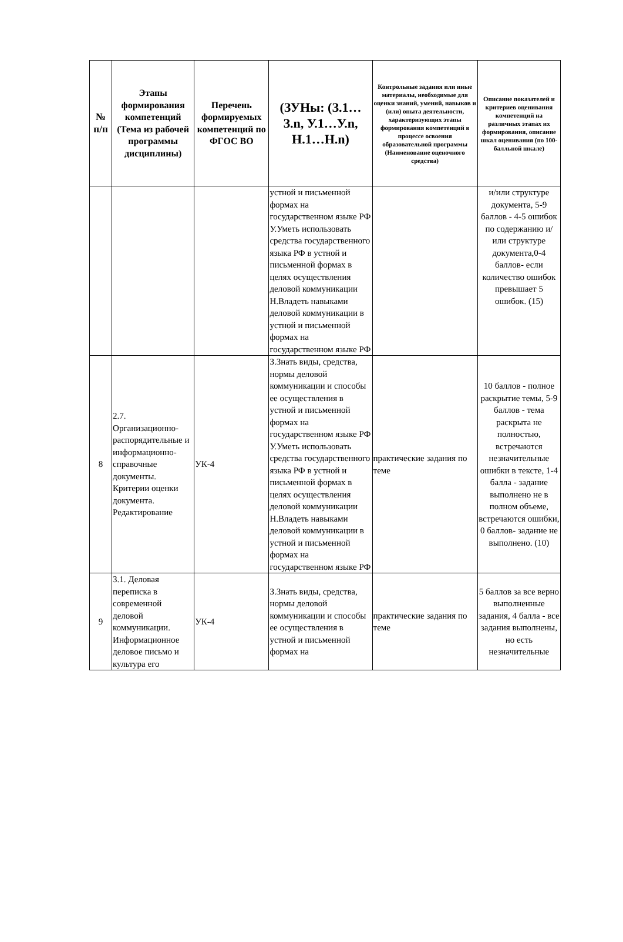| № п/п | Этапы формирования компетенций (Тема из рабочей программы дисциплины) | Перечень формируемых компетенций по ФГОС ВО | (ЗУНы: (З.1…З.n, У.1…У.n, Н.1…Н.n) | Контрольные задания или иные материалы, необходимые для оценки знаний, умений, навыков и (или) опыта деятельности, характеризующих этапы формирования компетенций в процессе освоения образовательной программы (Наименование оценочного средства) | Описание показателей и критериев оценивания компетенций на различных этапах их формирования, описание шкал оценивания (по 100-балльной шкале) |
| --- | --- | --- | --- | --- | --- |
| | | | устной и письменной формах на государственном языке РФ У.Уметь использовать средства государственного языка РФ в устной и письменной формах в целях осуществления деловой коммуникации Н.Владеть навыками деловой коммуникации в устной и письменной формах на государственном языке РФ | | и/или структуре документа, 5-9 баллов - 4-5 ошибок по содержанию и/или структуре документа,0-4 баллов- если количество ошибок превышает 5 ошибок. (15) |
| 8 | 2.7. Организационно-распорядительные и информационно-справочные документы. Критерии оценки документа. Редактирование | УК-4 | З.Знать виды, средства, нормы деловой коммуникации и способы ее осуществления в устной и письменной формах на государственном языке РФ У.Уметь использовать средства государственного языка РФ в устной и письменной формах в целях осуществления деловой коммуникации Н.Владеть навыками деловой коммуникации в устной и письменной формах на государственном языке РФ | практические задания по теме | 10 баллов - полное раскрытие темы, 5-9 баллов - тема раскрыта не полностью, встречаются незначительные ошибки в тексте, 1-4 балла - задание выполнено не в полном объеме, встречаются ошибки, 0 баллов- задание не выполнено. (10) |
| 9 | 3.1. Деловая переписка в современной деловой коммуникации. Информационное деловое письмо и культура его | УК-4 | З.Знать виды, средства, нормы деловой коммуникации и способы ее осуществления в устной и письменной формах на | практические задания по теме | 5 баллов за все верно выполненные задания, 4 балла - все задания выполнены, но есть незначительные |